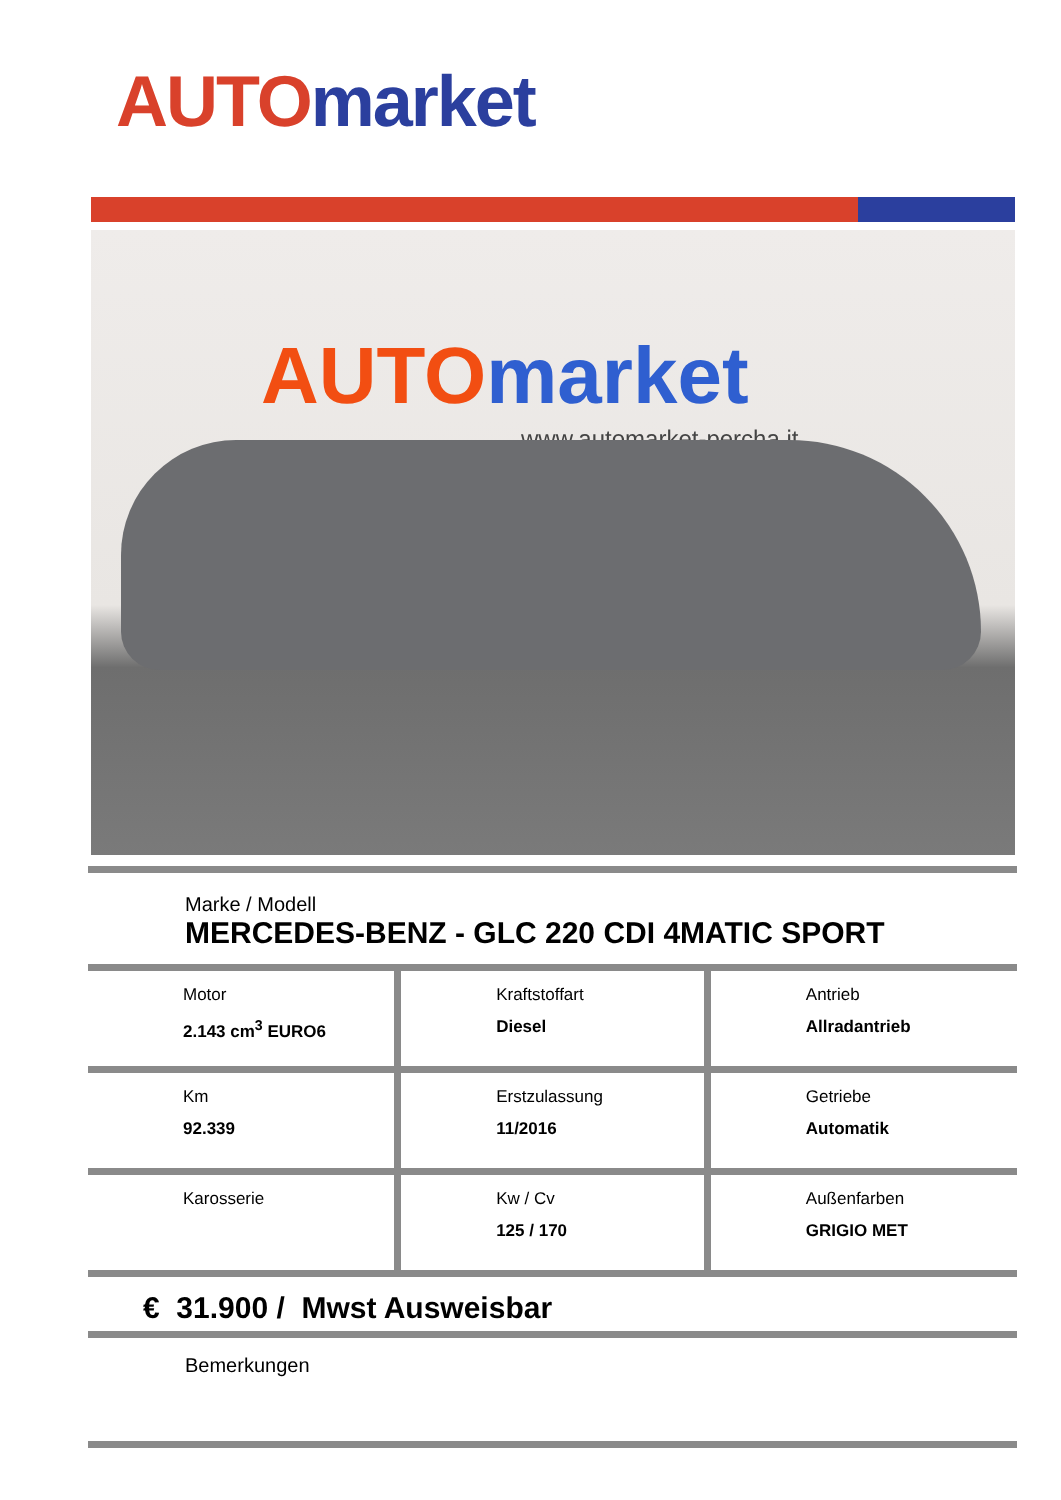AUTO market
AUTO market
www.automarket-percha.it
Marke / Modell
MERCEDES-BENZ - GLC 220 CDI 4MATIC SPORT
| Motor 2.143 cm<sup>3</sup> EURO6 | Kraftstoffart Diesel | Antrieb Allradantrieb |
| Km 92.339 | Erstzulassung 11/2016 | Getriebe Automatik |
| Karosserie | Kw / Cv 125 / 170 | Außenfarben GRIGIO MET |
€ 31.900 / Mwst Ausweisbar
Bemerkungen